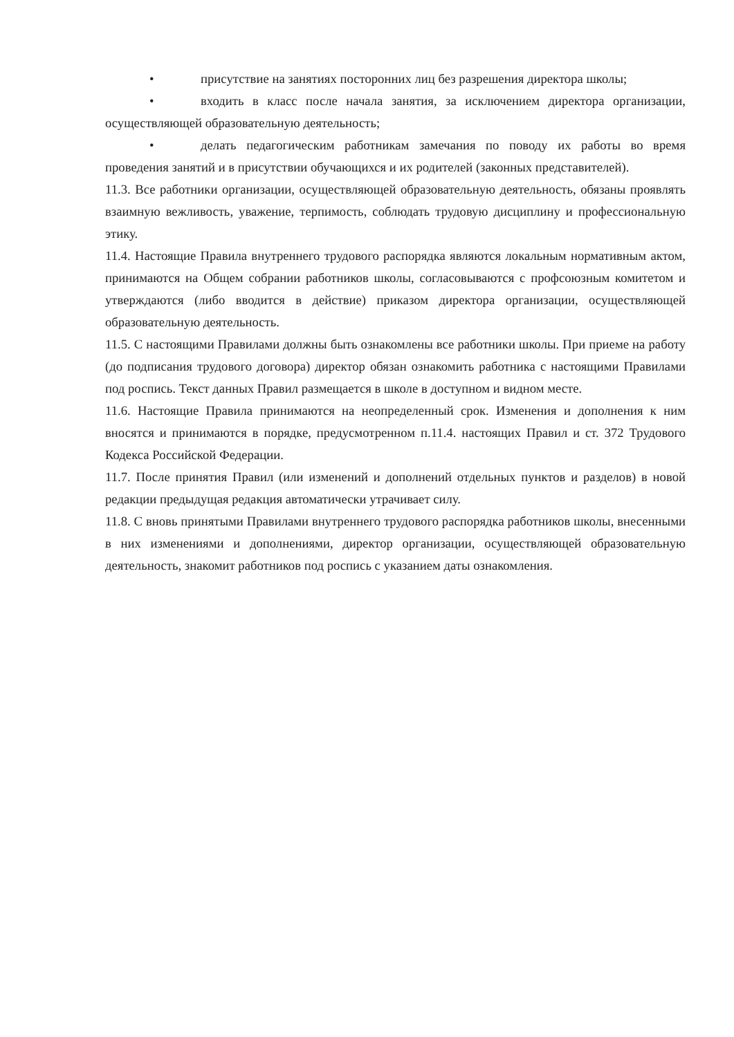• присутствие на занятиях посторонних лиц без разрешения директора школы;
• входить в класс после начала занятия, за исключением директора организации, осуществляющей образовательную деятельность;
• делать педагогическим работникам замечания по поводу их работы во время проведения занятий и в присутствии обучающихся и их родителей (законных представителей).
11.3. Все работники организации, осуществляющей образовательную деятельность, обязаны проявлять взаимную вежливость, уважение, терпимость, соблюдать трудовую дисциплину и профессиональную этику.
11.4. Настоящие Правила внутреннего трудового распорядка являются локальным нормативным актом, принимаются на Общем собрании работников школы, согласовываются с профсоюзным комитетом и утверждаются (либо вводится в действие) приказом директора организации, осуществляющей образовательную деятельность.
11.5. С настоящими Правилами должны быть ознакомлены все работники школы. При приеме на работу (до подписания трудового договора) директор обязан ознакомить работника с настоящими Правилами под роспись. Текст данных Правил размещается в школе в доступном и видном месте.
11.6. Настоящие Правила принимаются на неопределенный срок. Изменения и дополнения к ним вносятся и принимаются в порядке, предусмотренном п.11.4. настоящих Правил и ст. 372 Трудового Кодекса Российской Федерации.
11.7. После принятия Правил (или изменений и дополнений отдельных пунктов и разделов) в новой редакции предыдущая редакция автоматически утрачивает силу.
11.8. С вновь принятыми Правилами внутреннего трудового распорядка работников школы, внесенными в них изменениями и дополнениями, директор организации, осуществляющей образовательную деятельность, знакомит работников под роспись с указанием даты ознакомления.